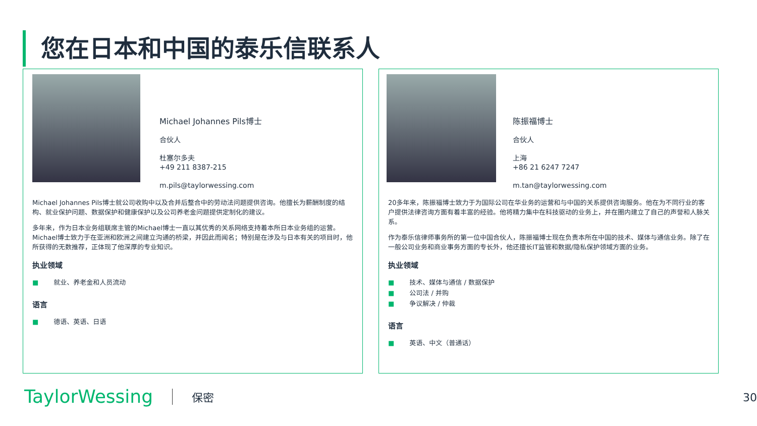您在日本和中国的泰乐信联系人
Michael Johannes Pils博士
合伙人
杜塞尔多夫
+49 211 8387-215
m.pils@taylorwessing.com
Michael Johannes Pils博士就公司收购中以及合并后整合中的劳动法问题提供咨询。他擅长为薪酬制度的结构、就业保护问题、数据保护和健康保护以及公司养老金问题提供定制化的建议。
多年来，作为日本业务组联席主管的Michael博士一直以其优秀的关系网络支持着本所日本业务组的运营。Michael博士致力于在亚洲和欧洲之间建立沟通的桥梁，并因此而闻名；特别是在涉及与日本有关的项目时，他所获得的无数推荐，正体现了他深厚的专业知识。
执业领域
■ 就业、养老金和人员流动
语言
■ 德语、英语、日语
陈振福博士
合伙人
上海
+86 21 6247 7247
m.tan@taylorwessing.com
20多年来，陈振福博士致力于为国际公司在华业务的运营和与中国的关系提供咨询服务。他在为不同行业的客户提供法律咨询方面有着丰富的经验。他将精力集中在科技驱动的业务上，并在圈内建立了自己的声誉和人脉关系。
作为泰乐信律师事务所的第一位中国合伙人，陈振福博士现在负责本所在中国的技术、媒体与通信业务。除了在一般公司业务和商业事务方面的专长外，他还擅长IT监管和数据/隐私保护领域方面的业务。
执业领域
■ 技术、媒体与通信 / 数据保护
■ 公司法 / 并购
■ 争议解决 / 仲裁
语言
■ 英语、中文（普通话）
TaylorWessing 保密
30